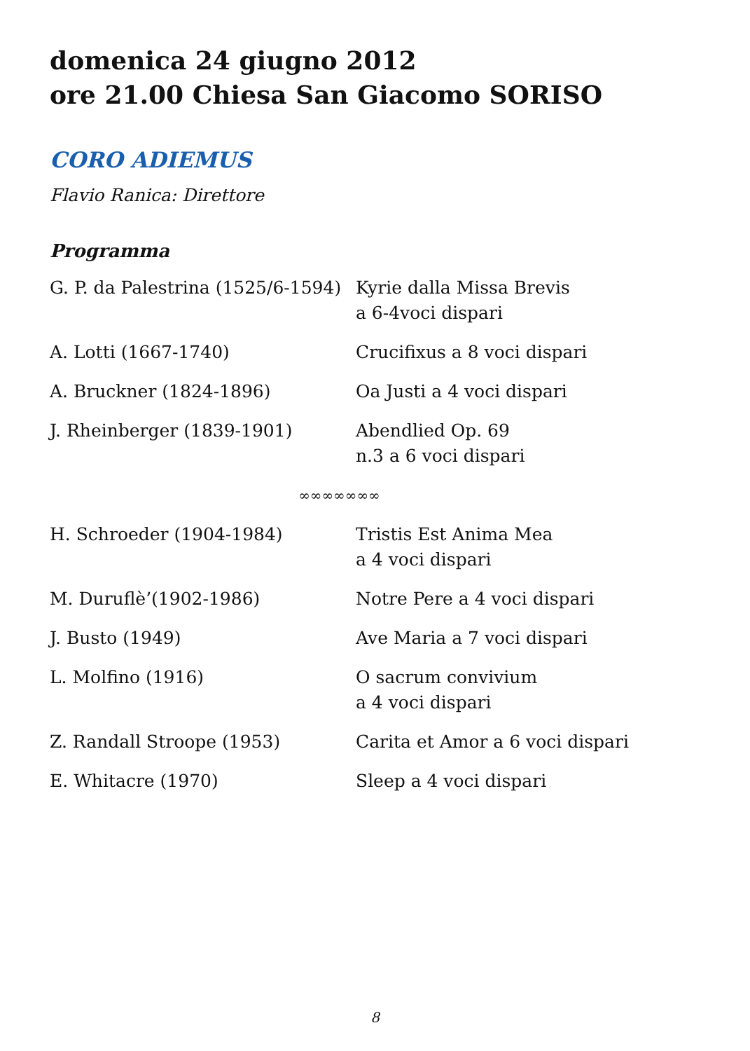domenica 24 giugno 2012
ore 21.00 Chiesa San Giacomo SORISO
CORO ADIEMUS
Flavio Ranica: Direttore
Programma
| G. P. da Palestrina (1525/6-1594) | Kyrie dalla Missa Brevis a 6-4voci dispari |
| A. Lotti (1667-1740) | Crucifixus a 8 voci dispari |
| A. Bruckner (1824-1896) | Oa Justi a 4 voci dispari |
| J. Rheinberger (1839-1901) | Abendlied Op. 69 n.3 a 6 voci dispari |
| ∞∞∞∞∞∞∞ | |
| H. Schroeder (1904-1984) | Tristis Est Anima Mea a 4 voci dispari |
| M. Duruflè’(1902-1986) | Notre Pere a 4 voci dispari |
| J. Busto (1949) | Ave Maria a 7 voci dispari |
| L. Molfino (1916) | O sacrum convivium a 4 voci dispari |
| Z. Randall Stroope (1953) | Carita et Amor a 6 voci dispari |
| E. Whitacre (1970) | Sleep a 4 voci dispari |
8